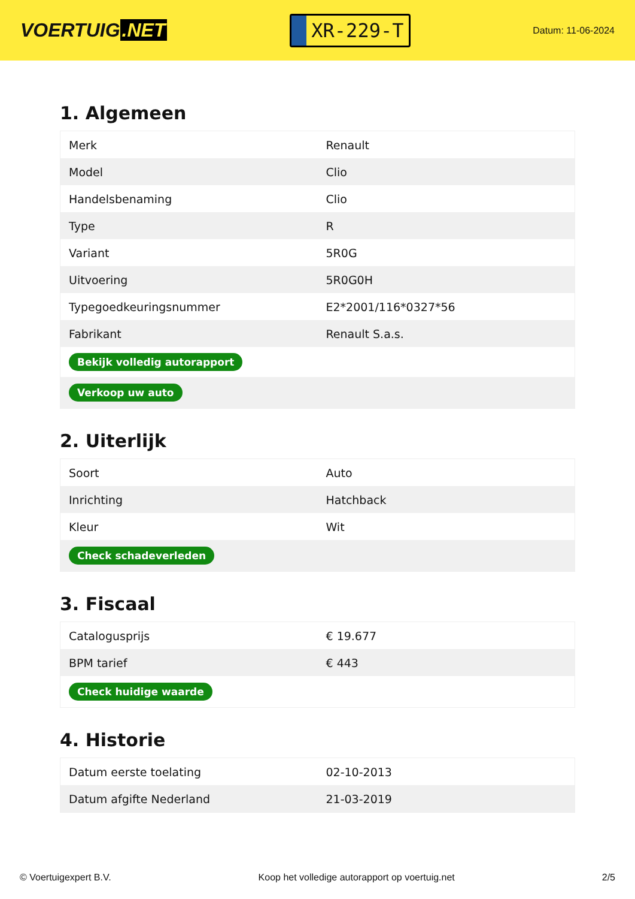VOERTUIG.NET
XR-229-T
Datum: 11-06-2024
1. Algemeen
| Merk | Renault |
| Model | Clio |
| Handelsbenaming | Clio |
| Type | R |
| Variant | 5R0G |
| Uitvoering | 5R0G0H |
| Typegoedkeuringsnummer | E2*2001/116*0327*56 |
| Fabrikant | Renault S.a.s. |
| Bekijk volledig autorapport | |
| Verkoop uw auto | |
2. Uiterlijk
| Soort | Auto |
| Inrichting | Hatchback |
| Kleur | Wit |
| Check schadeverleden | |
3. Fiscaal
| Catalogusprijs | € 19.677 |
| BPM tarief | € 443 |
| Check huidige waarde | |
4. Historie
| Datum eerste toelating | 02-10-2013 |
| Datum afgifte Nederland | 21-03-2019 |
© Voertuigexpert B.V. Koop het volledige autorapport op voertuig.net 2/5